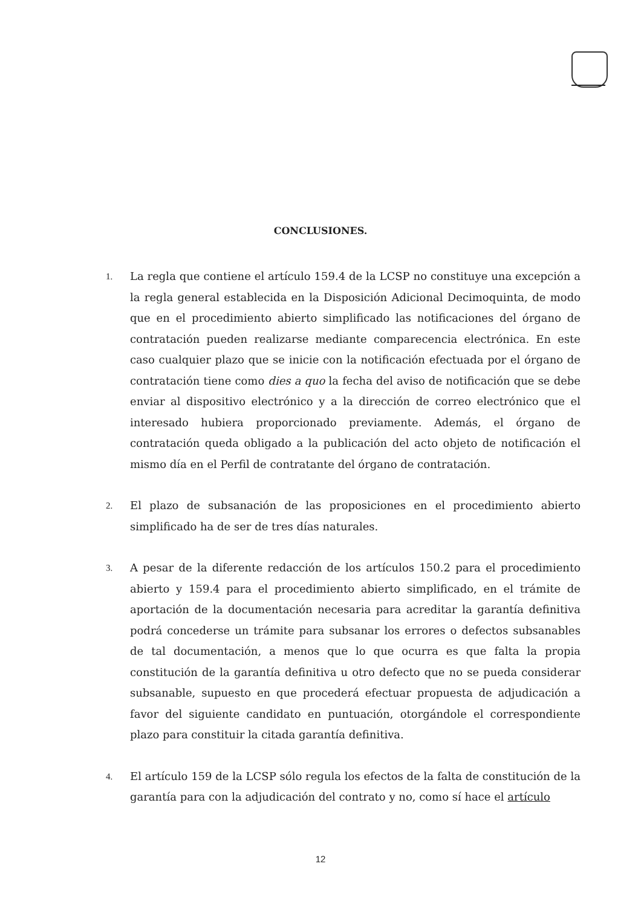CONCLUSIONES.
1. La regla que contiene el artículo 159.4 de la LCSP no constituye una excepción a la regla general establecida en la Disposición Adicional Decimoquinta, de modo que en el procedimiento abierto simplificado las notificaciones del órgano de contratación pueden realizarse mediante comparecencia electrónica. En este caso cualquier plazo que se inicie con la notificación efectuada por el órgano de contratación tiene como dies a quo la fecha del aviso de notificación que se debe enviar al dispositivo electrónico y a la dirección de correo electrónico que el interesado hubiera proporcionado previamente. Además, el órgano de contratación queda obligado a la publicación del acto objeto de notificación el mismo día en el Perfil de contratante del órgano de contratación.
2. El plazo de subsanación de las proposiciones en el procedimiento abierto simplificado ha de ser de tres días naturales.
3. A pesar de la diferente redacción de los artículos 150.2 para el procedimiento abierto y 159.4 para el procedimiento abierto simplificado, en el trámite de aportación de la documentación necesaria para acreditar la garantía definitiva podrá concederse un trámite para subsanar los errores o defectos subsanables de tal documentación, a menos que lo que ocurra es que falta la propia constitución de la garantía definitiva u otro defecto que no se pueda considerar subsanable, supuesto en que procederá efectuar propuesta de adjudicación a favor del siguiente candidato en puntuación, otorgándole el correspondiente plazo para constituir la citada garantía definitiva.
4. El artículo 159 de la LCSP sólo regula los efectos de la falta de constitución de la garantía para con la adjudicación del contrato y no, como sí hace el artículo
12